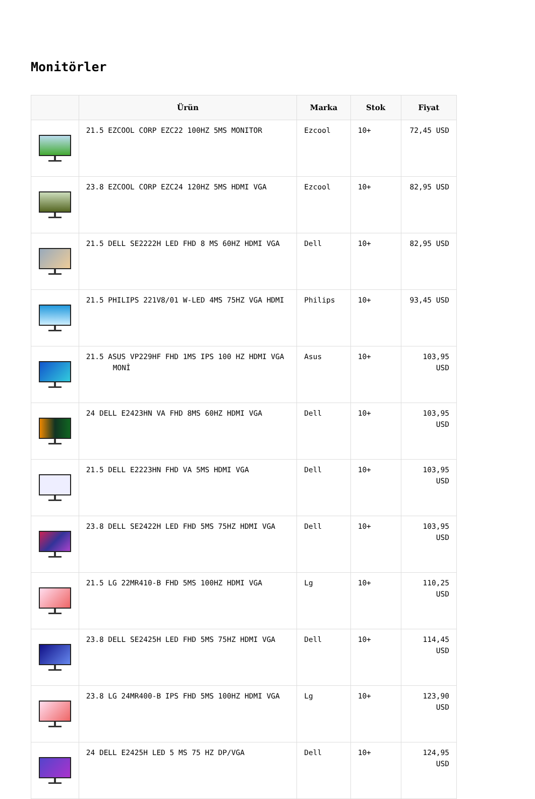Monitörler
| | Ürün | Marka | Stok | Fiyat |
| --- | --- | --- | --- | --- |
| | 21.5 EZCOOL CORP EZC22 100HZ 5MS MONITOR | Ezcool | 10+ | 72,45 USD |
| | 23.8 EZCOOL CORP EZC24 120HZ 5MS HDMI VGA | Ezcool | 10+ | 82,95 USD |
| | 21.5 DELL SE2222H LED FHD 8 MS 60HZ HDMI VGA | Dell | 10+ | 82,95 USD |
| | 21.5 PHILIPS 221V8/01 W-LED 4MS 75HZ VGA HDMI | Philips | 10+ | 93,45 USD |
| | 21.5 ASUS VP229HF FHD 1MS IPS 100 HZ HDMI VGA MONİ | Asus | 10+ | 103,95 USD |
| | 24 DELL E2423HN VA FHD 8MS 60HZ HDMI VGA | Dell | 10+ | 103,95 USD |
| | 21.5 DELL E2223HN FHD VA 5MS HDMI VGA | Dell | 10+ | 103,95 USD |
| | 23.8 DELL SE2422H LED FHD 5MS 75HZ HDMI VGA | Dell | 10+ | 103,95 USD |
| | 21.5 LG 22MR410-B FHD 5MS 100HZ HDMI VGA | Lg | 10+ | 110,25 USD |
| | 23.8 DELL SE2425H LED FHD 5MS 75HZ HDMI VGA | Dell | 10+ | 114,45 USD |
| | 23.8 LG 24MR400-B IPS FHD 5MS 100HZ HDMI VGA | Lg | 10+ | 123,90 USD |
| | 24 DELL E2425H LED 5 MS 75 HZ DP/VGA | Dell | 10+ | 124,95 USD |